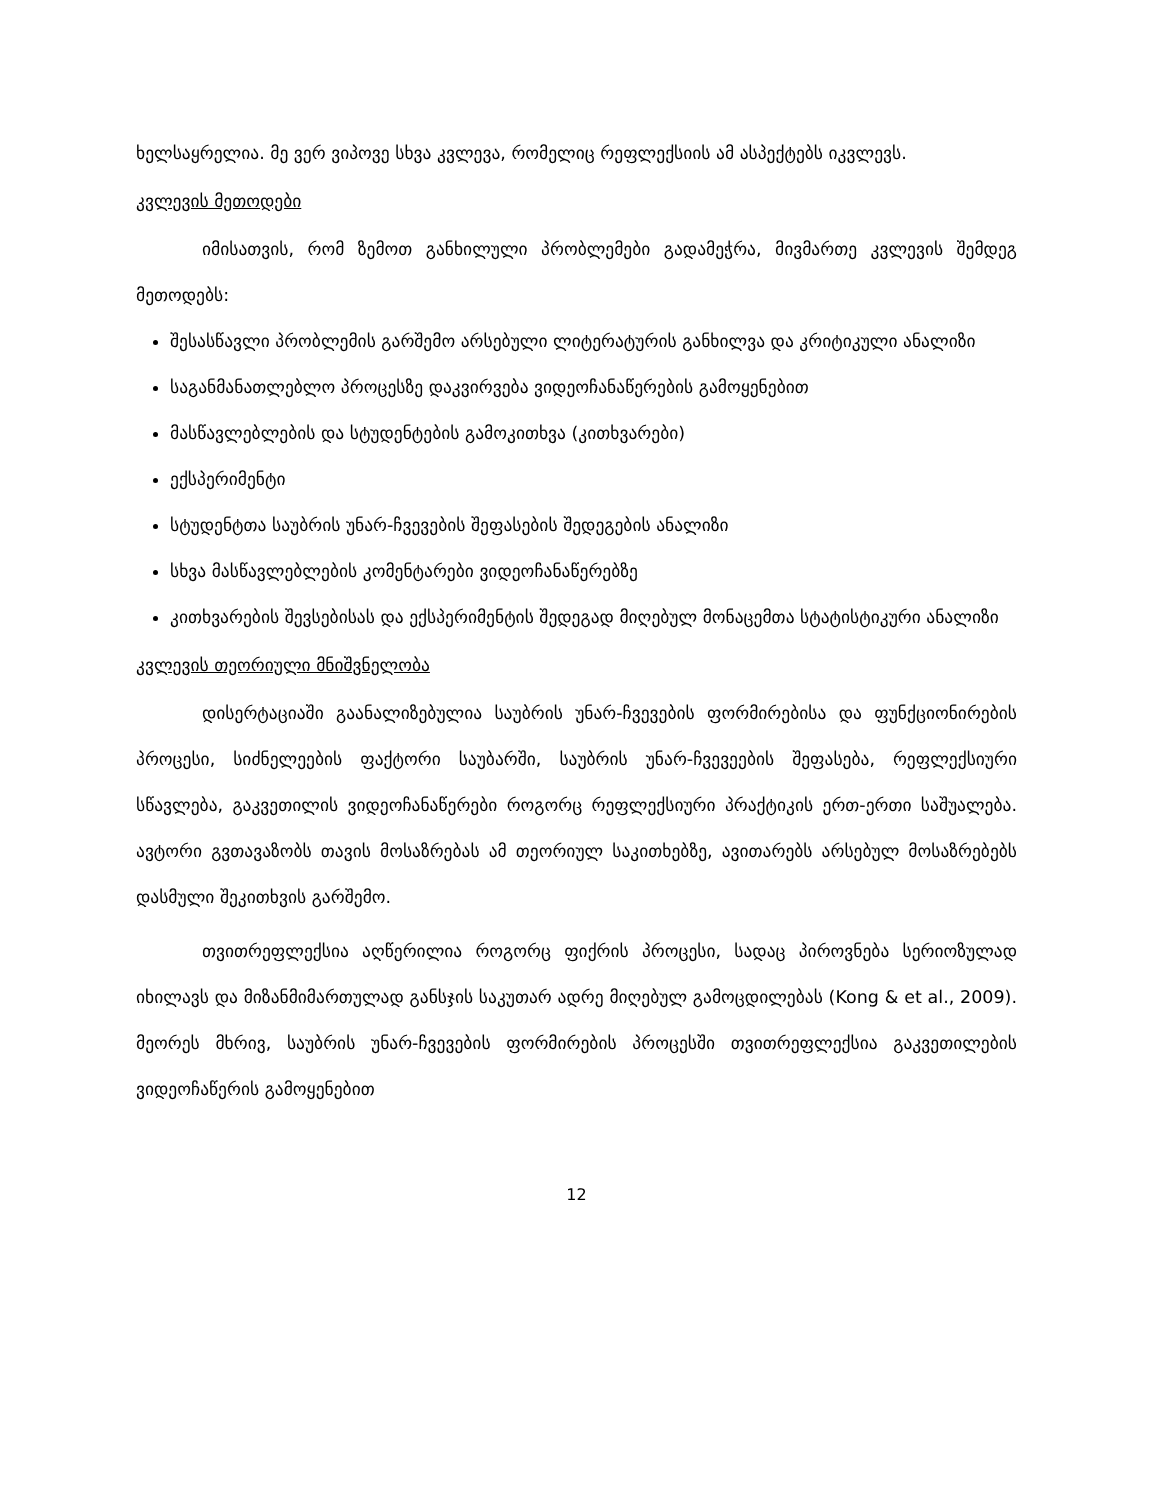ხელსაყრელია. მე ვერ ვიპოვე სხვა კვლევა, რომელიც რეფლექსიის ამ ასპექტებს იკვლევს.
კვლევის მეთოდები
იმისათვის, რომ ზემოთ განხილული პრობლემები გადამეჭრა, მივმართე კვლევის შემდეგ მეთოდებს:
შესასწავლი პრობლემის გარშემო არსებული ლიტერატურის განხილვა და კრიტიკული ანალიზი
საგანმანათლებლო პროცესზე დაკვირვება ვიდეოჩანაწერების გამოყენებით
მასწავლებლების და სტუდენტების გამოკითხვა (კითხვარები)
ექსპერიმენტი
სტუდენტთა საუბრის უნარ-ჩვევების შეფასების შედეგების ანალიზი
სხვა მასწავლებლების კომენტარები ვიდეოჩანაწერებზე
კითხვარების შევსებისას და ექსპერიმენტის შედეგად მიღებულ მონაცემთა სტატისტიკური ანალიზი
კვლევის თეორიული მნიშვნელობა
დისერტაციაში გაანალიზებულია საუბრის უნარ-ჩვევების ფორმირებისა და ფუნქციონირების პროცესი, სიძნელეების ფაქტორი საუბარში, საუბრის უნარ-ჩვევეების შეფასება, რეფლექსიური სწავლება, გაკვეთილის ვიდეოჩანაწერები როგორც რეფლექსიური პრაქტიკის ერთ-ერთი საშუალება. ავტორი გვთავაზობს თავის მოსაზრებას ამ თეორიულ საკითხებზე, ავითარებს არსებულ მოსაზრებებს დასმული შეკითხვის გარშემო.
თვითრეფლექსია აღწერილია როგორც ფიქრის პროცესი, სადაც პიროვნება სერიოზულად იხილავს და მიზანმიმართულად განსჯის საკუთარ ადრე მიღებულ გამოცდილებას (Kong & et al., 2009). მეორეს მხრივ, საუბრის უნარ-ჩვევების ფორმირების პროცესში თვითრეფლექსია გაკვეთილების ვიდეოჩაწერის გამოყენებით
12